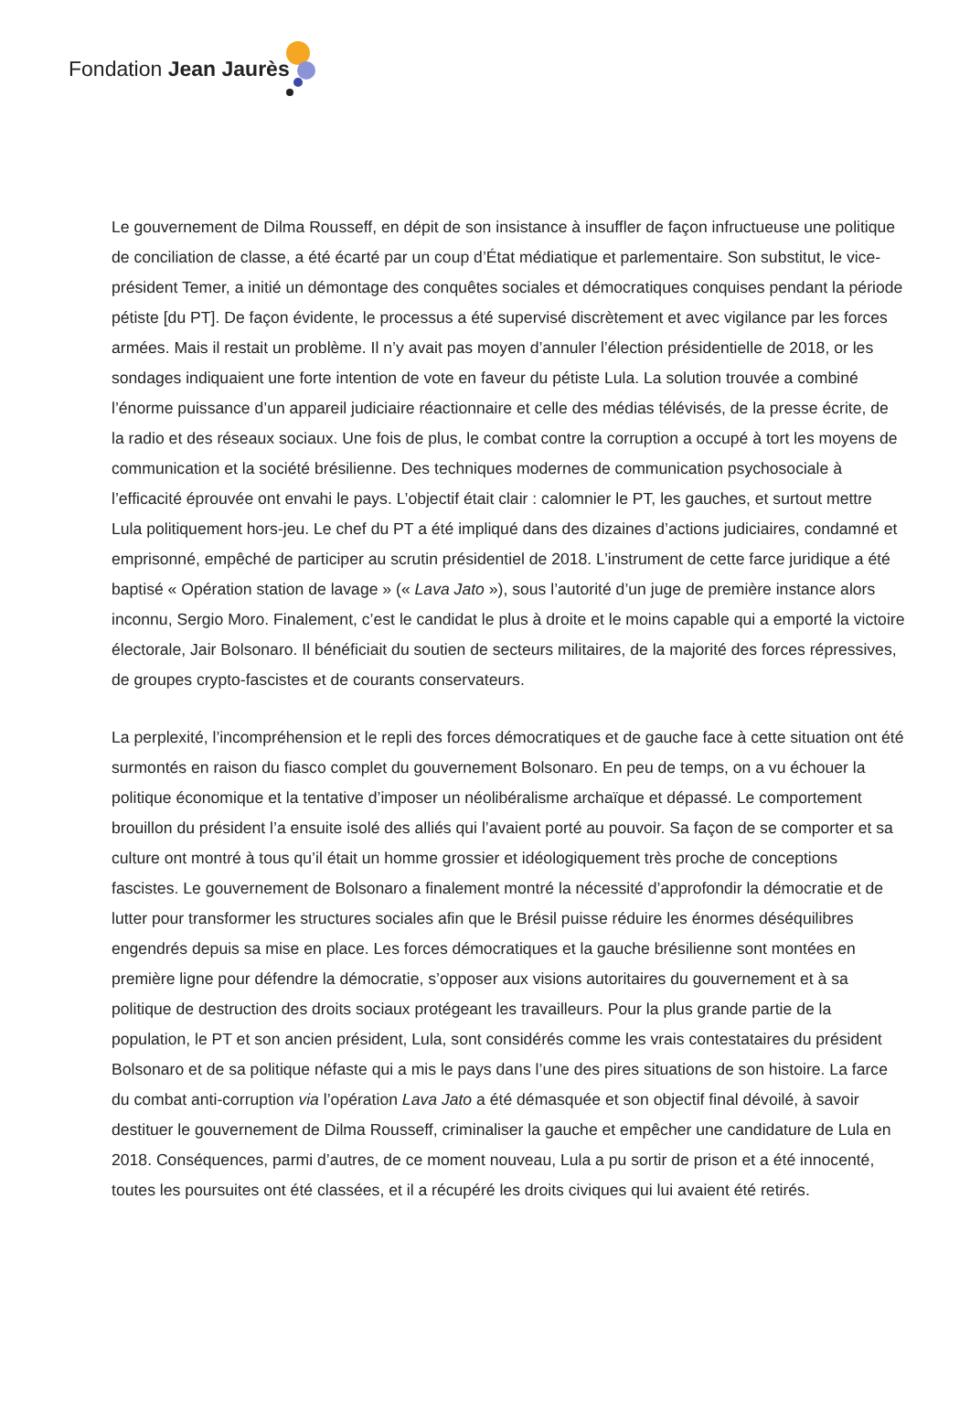Fondation Jean Jaurès
Le gouvernement de Dilma Rousseff, en dépit de son insistance à insuffler de façon infructueuse une politique de conciliation de classe, a été écarté par un coup d’État médiatique et parlementaire. Son substitut, le vice-président Temer, a initié un démontage des conquêtes sociales et démocratiques conquises pendant la période pétiste [du PT]. De façon évidente, le processus a été supervisé discrètement et avec vigilance par les forces armées. Mais il restait un problème. Il n’y avait pas moyen d’annuler l’élection présidentielle de 2018, or les sondages indiquaient une forte intention de vote en faveur du pétiste Lula. La solution trouvée a combiné l’énorme puissance d’un appareil judiciaire réactionnaire et celle des médias télévisés, de la presse écrite, de la radio et des réseaux sociaux. Une fois de plus, le combat contre la corruption a occupé à tort les moyens de communication et la société brésilienne. Des techniques modernes de communication psychosociale à l’efficacité éprouvée ont envahi le pays. L’objectif était clair : calomnier le PT, les gauches, et surtout mettre Lula politiquement hors-jeu. Le chef du PT a été impliqué dans des dizaines d’actions judiciaires, condamné et emprisonné, empêché de participer au scrutin présidentiel de 2018. L’instrument de cette farce juridique a été baptisé « Opération station de lavage » (« Lava Jato »), sous l’autorité d’un juge de première instance alors inconnu, Sergio Moro. Finalement, c’est le candidat le plus à droite et le moins capable qui a emporté la victoire électorale, Jair Bolsonaro. Il bénéficiait du soutien de secteurs militaires, de la majorité des forces répressives, de groupes crypto-fascistes et de courants conservateurs.
La perplexité, l’incompréhension et le repli des forces démocratiques et de gauche face à cette situation ont été surmontés en raison du fiasco complet du gouvernement Bolsonaro. En peu de temps, on a vu échouer la politique économique et la tentative d’imposer un néolibéralisme archaïque et dépassé. Le comportement brouillon du président l’a ensuite isolé des alliés qui l’avaient porté au pouvoir. Sa façon de se comporter et sa culture ont montré à tous qu’il était un homme grossier et idéologiquement très proche de conceptions fascistes. Le gouvernement de Bolsonaro a finalement montré la nécessité d’approfondir la démocratie et de lutter pour transformer les structures sociales afin que le Brésil puisse réduire les énormes déséquilibres engendrés depuis sa mise en place. Les forces démocratiques et la gauche brésilienne sont montées en première ligne pour défendre la démocratie, s’opposer aux visions autoritaires du gouvernement et à sa politique de destruction des droits sociaux protégeant les travailleurs. Pour la plus grande partie de la population, le PT et son ancien président, Lula, sont considérés comme les vrais contestataires du président Bolsonaro et de sa politique néfaste qui a mis le pays dans l’une des pires situations de son histoire. La farce du combat anti-corruption via l’opération Lava Jato a été démasquée et son objectif final dévoilé, à savoir destituer le gouvernement de Dilma Rousseff, criminaliser la gauche et empêcher une candidature de Lula en 2018. Conséquences, parmi d’autres, de ce moment nouveau, Lula a pu sortir de prison et a été innocenté, toutes les poursuites ont été classées, et il a récupéré les droits civiques qui lui avaient été retirés.